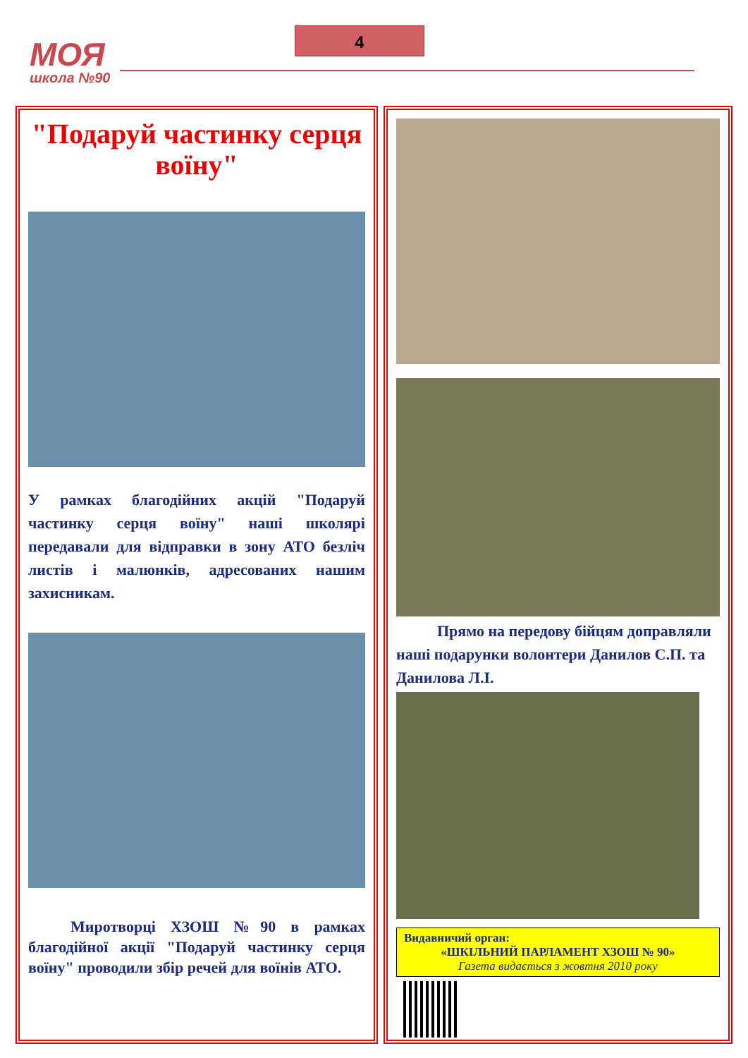МОЯ
школа №90
4
"Подаруй частинку серця воїну"
У рамках благодійних акцій "Подаруй частинку серця воїну" наші школярі передавали для відправки в зону АТО безліч листів і малюнків, адресованих нашим захисникам.
Миротворці ХЗОШ №90 в рамках благодійної акції "Подаруй частинку серця воїну" проводили збір речей для воїнів АТО.
Прямо на передову бійцям доправляли наші подарунки волонтери Данилов С.П. та Данилова Л.І.
Видавничий орган:
«ШКІЛЬНИЙ ПАРЛАМЕНТ ХЗОШ № 90»
Газета видається з жовтня 2010 року